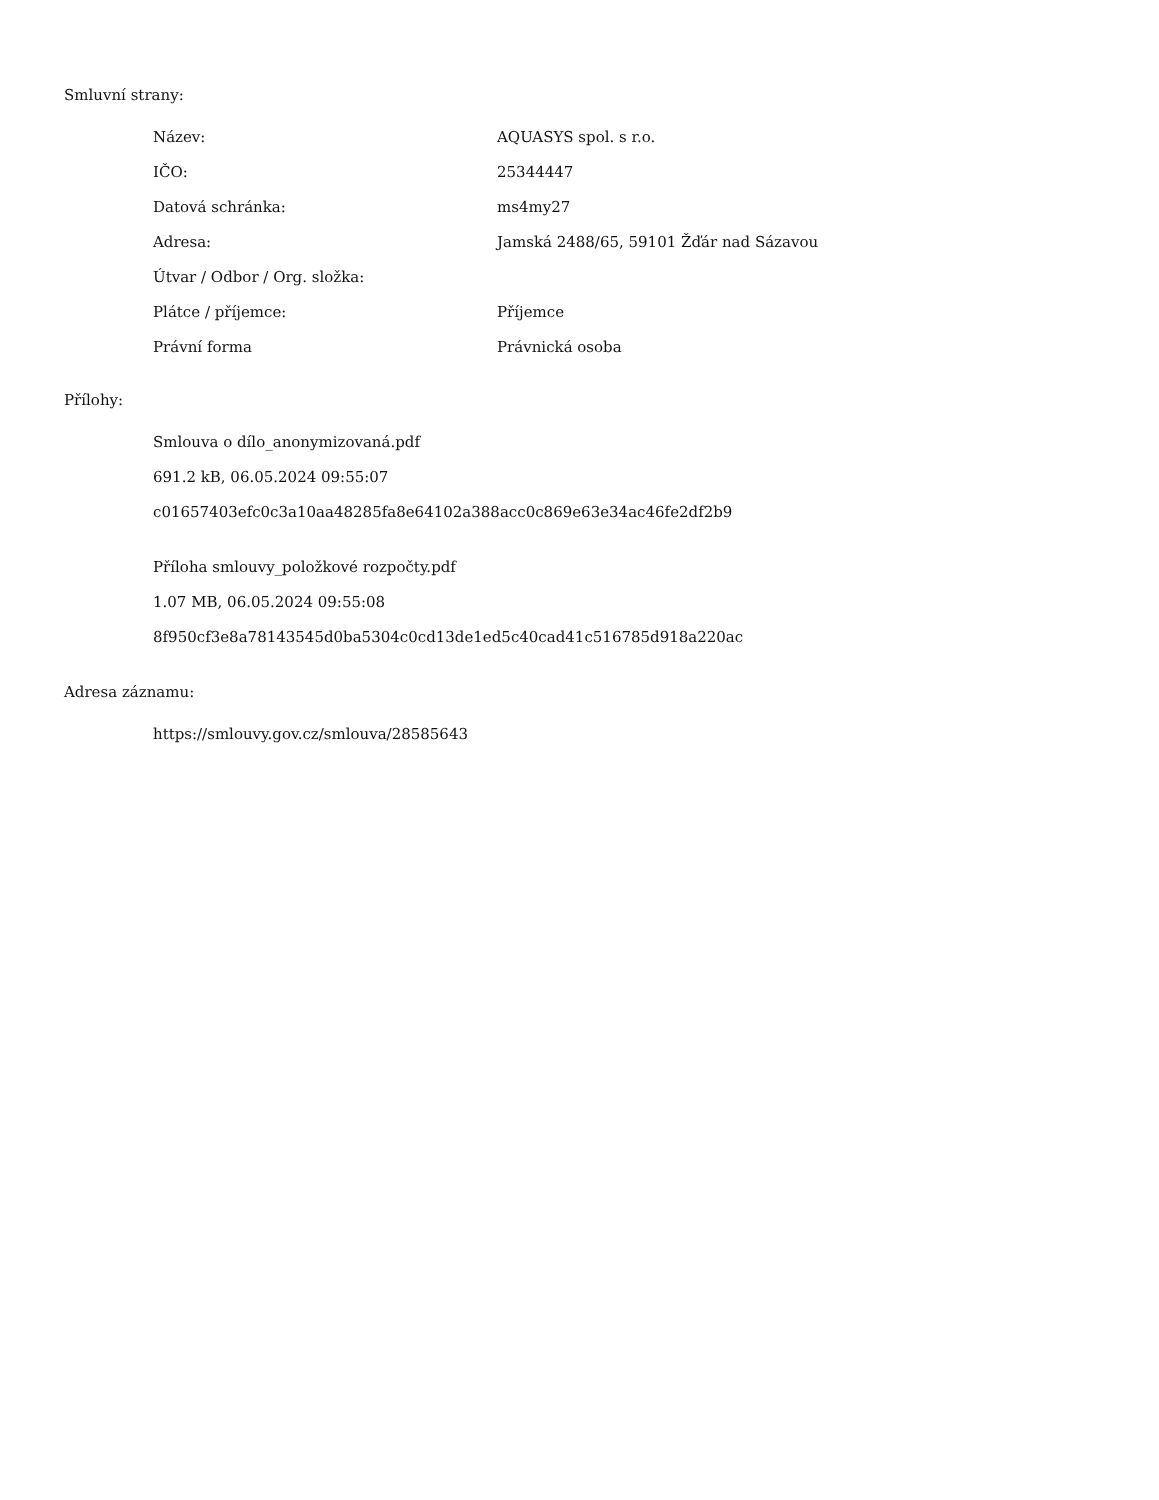Smluvní strany:
| Název: | AQUASYS spol. s r.o. |
| IČO: | 25344447 |
| Datová schránka: | ms4my27 |
| Adresa: | Jamská 2488/65, 59101 Žďár nad Sázavou |
| Útvar / Odbor / Org. složka: | |
| Plátce / příjemce: | Příjemce |
| Právní forma | Právnická osoba |
Přílohy:
Smlouva o dílo_anonymizovaná.pdf
691.2 kB, 06.05.2024 09:55:07
c01657403efc0c3a10aa48285fa8e64102a388acc0c869e63e34ac46fe2df2b9
Příloha smlouvy_položkové rozpočty.pdf
1.07 MB, 06.05.2024 09:55:08
8f950cf3e8a78143545d0ba5304c0cd13de1ed5c40cad41c516785d918a220ac
Adresa záznamu:
https://smlouvy.gov.cz/smlouva/28585643